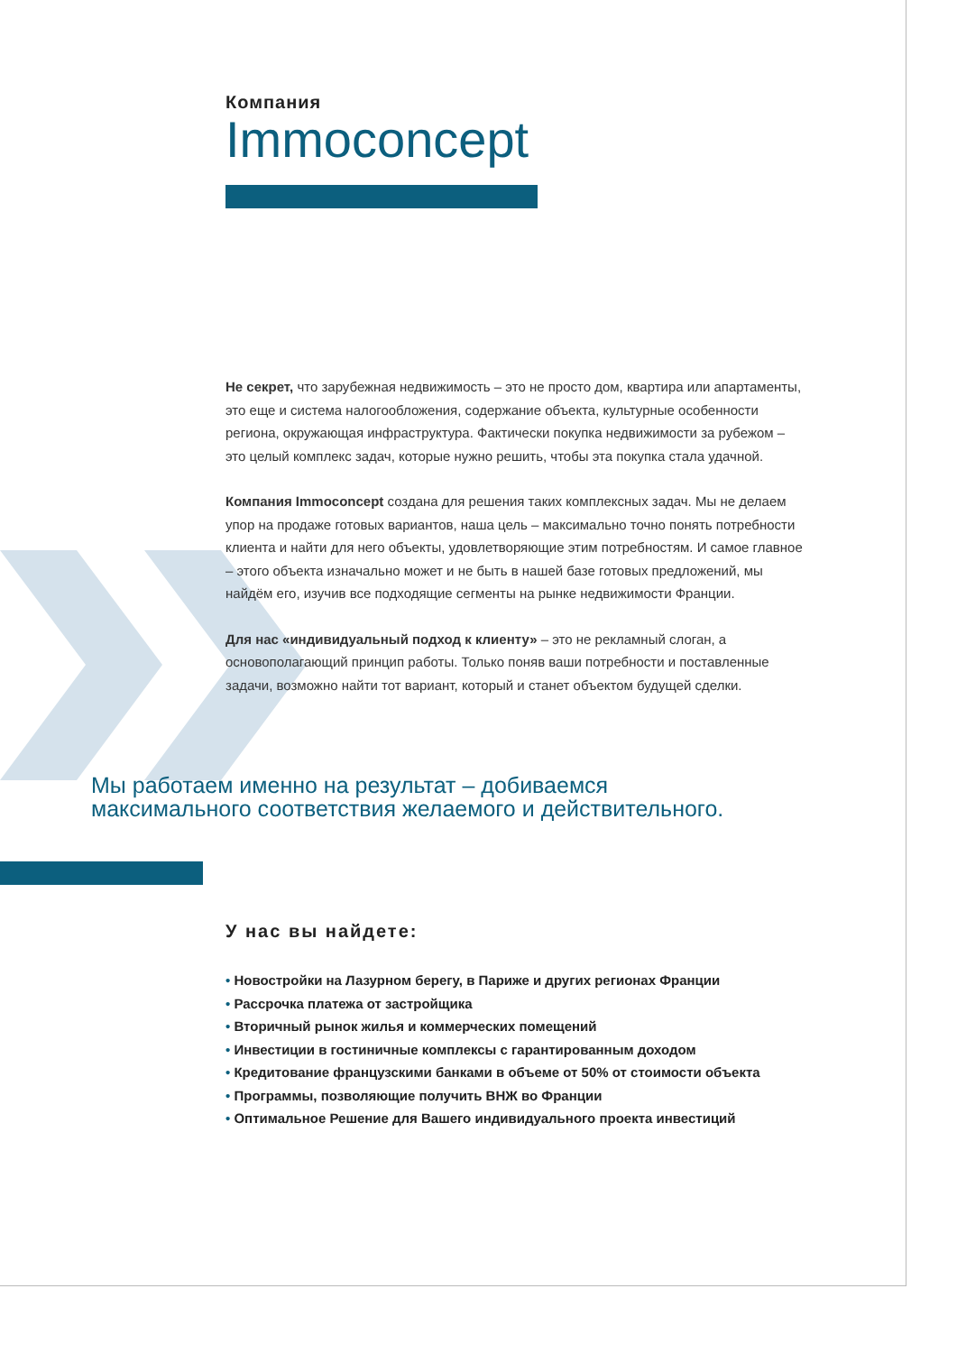Компания
Immoconcept
Не секрет, что зарубежная недвижимость – это не просто дом, квартира или апартаменты, это еще и система налогообложения, содержание объекта, культурные особенности региона, окружающая инфраструктура. Фактически покупка недвижимости за рубежом – это целый комплекс задач, которые нужно решить, чтобы эта покупка стала удачной.
Компания Immoconcept создана для решения таких комплексных задач. Мы не делаем упор на продаже готовых вариантов, наша цель – максимально точно понять потребности клиента и найти для него объекты, удовлетворяющие этим потребностям. И самое главное – этого объекта изначально может и не быть в нашей базе готовых предложений, мы найдём его, изучив все подходящие сегменты на рынке недвижимости Франции.
Для нас «индивидуальный подход к клиенту» – это не рекламный слоган, а основополагающий принцип работы. Только поняв ваши потребности и поставленные задачи, возможно найти тот вариант, который и станет объектом будущей сделки.
Мы работаем именно на результат – добиваемся
максимального соответствия желаемого и действительного.
У нас вы найдете:
• Новостройки на Лазурном берегу, в Париже и других регионах Франции
• Рассрочка платежа от застройщика
• Вторичный рынок жилья и коммерческих помещений
• Инвестиции в гостиничные комплексы с гарантированным доходом
• Кредитование французскими банками в объеме от 50% от стоимости объекта
• Программы, позволяющие получить ВНЖ во Франции
• Оптимальное Решение для Вашего индивидуального проекта инвестиций